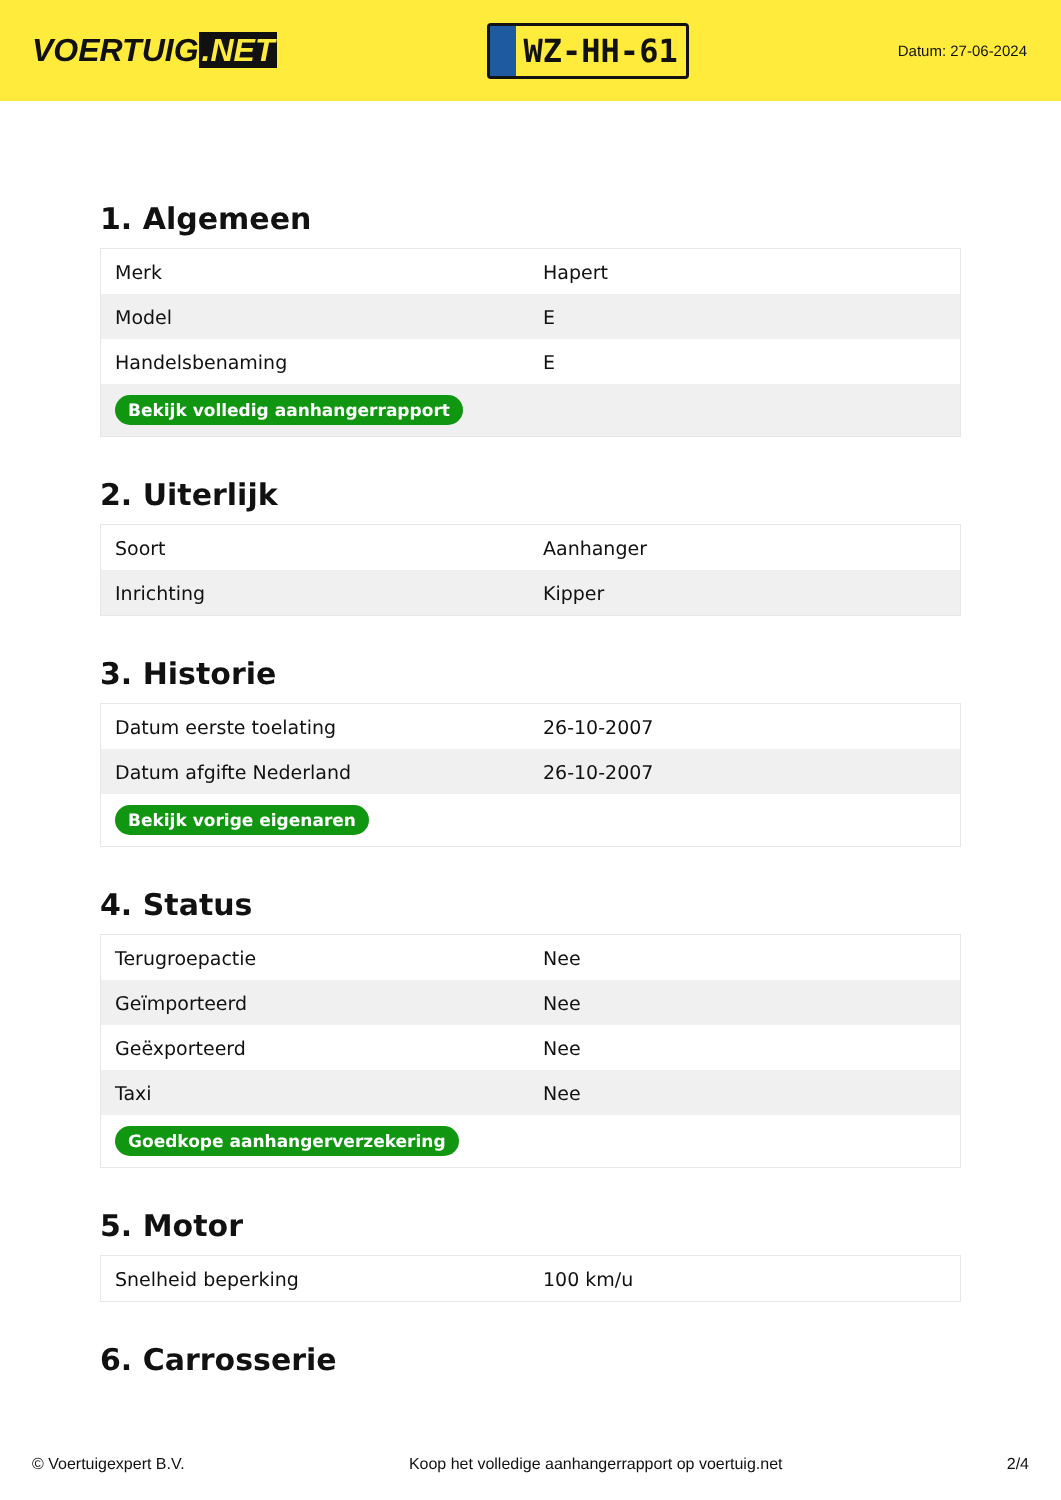VOERTUIG.NET
WZ-HH-61
Datum: 27-06-2024
1. Algemeen
| Merk | Hapert |
| Model | E |
| Handelsbenaming | E |
| Bekijk volledig aanhangerrapport | |
2. Uiterlijk
| Soort | Aanhanger |
| Inrichting | Kipper |
3. Historie
| Datum eerste toelating | 26-10-2007 |
| Datum afgifte Nederland | 26-10-2007 |
| Bekijk vorige eigenaren | |
4. Status
| Terugroepactie | Nee |
| Geïmporteerd | Nee |
| Geëxporteerd | Nee |
| Taxi | Nee |
| Goedkope aanhangerverzekering | |
5. Motor
| Snelheid beperking | 100 km/u |
6. Carrosserie
© Voertuigexpert B.V. Koop het volledige aanhangerrapport op voertuig.net 2/4